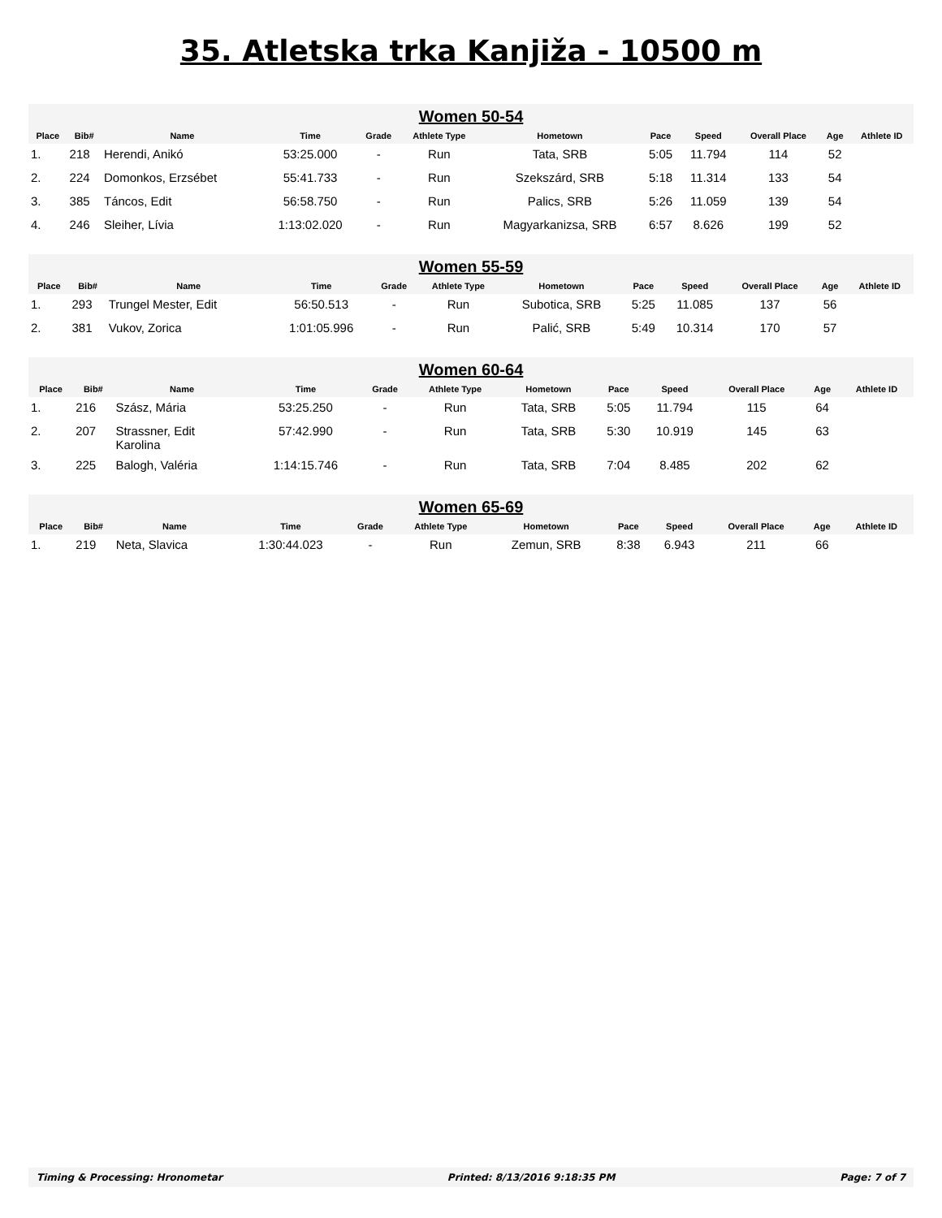35. Atletska trka Kanjiža - 10500 m
| Women 50-54 | | | | | | | | | | | |
| Place | Bib# | Name | Time | Grade | Athlete Type | Hometown | Pace | Speed | Overall Place | Age | Athlete ID |
| 1. | 218 | Herendi, Anikó | 53:25.000 | - | Run | Tata, SRB | 5:05 | 11.794 | 114 | 52 | |
| 2. | 224 | Domonkos, Erzsébet | 55:41.733 | - | Run | Szekszárd, SRB | 5:18 | 11.314 | 133 | 54 | |
| 3. | 385 | Táncos, Edit | 56:58.750 | - | Run | Palics, SRB | 5:26 | 11.059 | 139 | 54 | |
| 4. | 246 | Sleiher, Lívia | 1:13:02.020 | - | Run | Magyarkanizsa, SRB | 6:57 | 8.626 | 199 | 52 | |
| Women 55-59 | | | | | | | | | | | |
| Place | Bib# | Name | Time | Grade | Athlete Type | Hometown | Pace | Speed | Overall Place | Age | Athlete ID |
| 1. | 293 | Trungel Mester, Edit | 56:50.513 | - | Run | Subotica, SRB | 5:25 | 11.085 | 137 | 56 | |
| 2. | 381 | Vukov, Zorica | 1:01:05.996 | - | Run | Palić, SRB | 5:49 | 10.314 | 170 | 57 | |
| Women 60-64 | | | | | | | | | | | |
| Place | Bib# | Name | Time | Grade | Athlete Type | Hometown | Pace | Speed | Overall Place | Age | Athlete ID |
| 1. | 216 | Szász, Mária | 53:25.250 | - | Run | Tata, SRB | 5:05 | 11.794 | 115 | 64 | |
| 2. | 207 | Strassner, Edit Karolina | 57:42.990 | - | Run | Tata, SRB | 5:30 | 10.919 | 145 | 63 | |
| 3. | 225 | Balogh, Valéria | 1:14:15.746 | - | Run | Tata, SRB | 7:04 | 8.485 | 202 | 62 | |
| Women 65-69 | | | | | | | | | | | |
| Place | Bib# | Name | Time | Grade | Athlete Type | Hometown | Pace | Speed | Overall Place | Age | Athlete ID |
| 1. | 219 | Neta, Slavica | 1:30:44.023 | - | Run | Zemun, SRB | 8:38 | 6.943 | 211 | 66 | |
Timing & Processing: Hronometar Printed: 8/13/2016 9:18:35 PM Page: 7 of 7